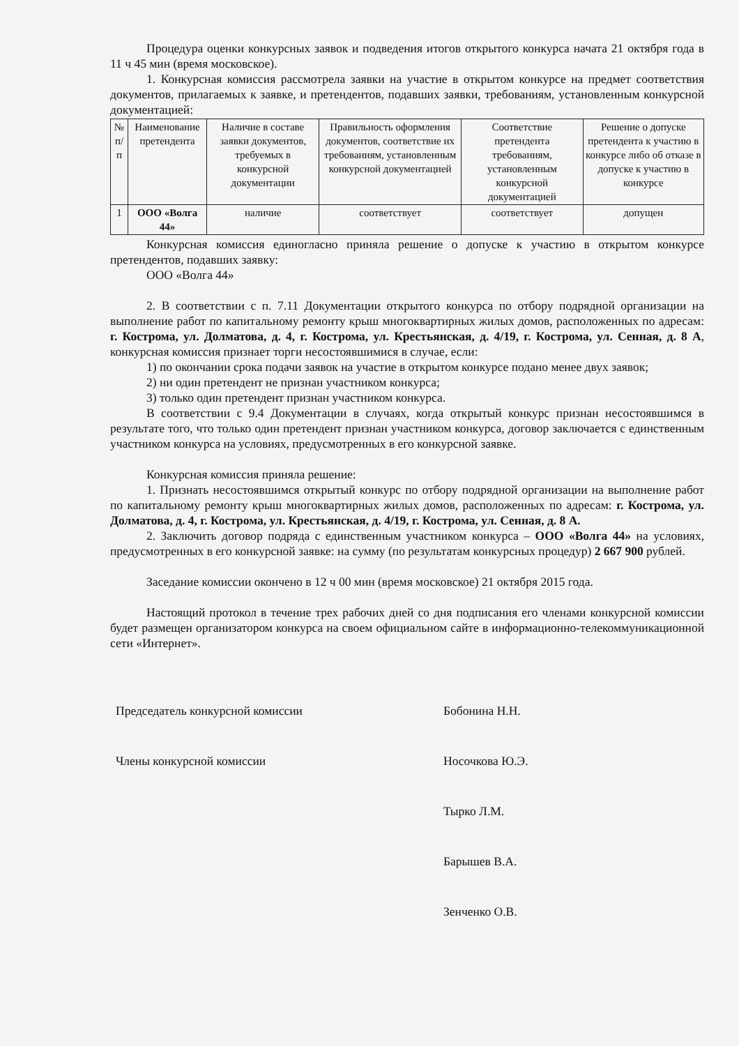Процедура оценки конкурсных заявок и подведения итогов открытого конкурса начата 21 октября года в 11 ч 45 мин (время московское).
1. Конкурсная комиссия рассмотрела заявки на участие в открытом конкурсе на предмет соответствия документов, прилагаемых к заявке, и претендентов, подавших заявки, требованиям, установленным конкурсной документацией:
| № п/п | Наименование претендента | Наличие в составе заявки документов, требуемых в конкурсной документации | Правильность оформления документов, соответствие их требованиям, установленным конкурсной документацией | Соответствие претендента требованиям, установленным конкурсной документацией | Решение о допуске претендента к участию в конкурсе либо об отказе в допуске к участию в конкурсе |
| --- | --- | --- | --- | --- | --- |
| 1 | ООО «Волга 44» | наличие | соответствует | соответствует | допущен |
Конкурсная комиссия единогласно приняла решение о допуске к участию в открытом конкурсе претендентов, подавших заявку:
ООО «Волга 44»
2. В соответствии с п. 7.11 Документации открытого конкурса по отбору подрядной организации на выполнение работ по капитальному ремонту крыш многоквартирных жилых домов, расположенных по адресам: г. Кострома, ул. Долматова, д. 4, г. Кострома, ул. Крестьянская, д. 4/19, г. Кострома, ул. Сенная, д. 8 А, конкурсная комиссия признает торги несостоявшимися в случае, если:
1) по окончании срока подачи заявок на участие в открытом конкурсе подано менее двух заявок;
2) ни один претендент не признан участником конкурса;
3) только один претендент признан участником конкурса.
В соответствии с 9.4 Документации в случаях, когда открытый конкурс признан несостоявшимся в результате того, что только один претендент признан участником конкурса, договор заключается с единственным участником конкурса на условиях, предусмотренных в его конкурсной заявке.
Конкурсная комиссия приняла решение:
1. Признать несостоявшимся открытый конкурс по отбору подрядной организации на выполнение работ по капитальному ремонту крыш многоквартирных жилых домов, расположенных по адресам: г. Кострома, ул. Долматова, д. 4, г. Кострома, ул. Крестьянская, д. 4/19, г. Кострома, ул. Сенная, д. 8 А.
2. Заключить договор подряда с единственным участником конкурса – ООО «Волга 44» на условиях, предусмотренных в его конкурсной заявке: на сумму (по результатам конкурсных процедур) 2 667 900 рублей.
Заседание комиссии окончено в 12 ч 00 мин (время московское) 21 октября 2015 года.
Настоящий протокол в течение трех рабочих дней со дня подписания его членами конкурсной комиссии будет размещен организатором конкурса на своем официальном сайте в информационно-телекоммуникационной сети «Интернет».
Председатель конкурсной комиссии Бобонина Н.Н.
Члены конкурсной комиссии Носочкова Ю.Э.
Тырко Л.М.
Барышев В.А.
Зенченко О.В.